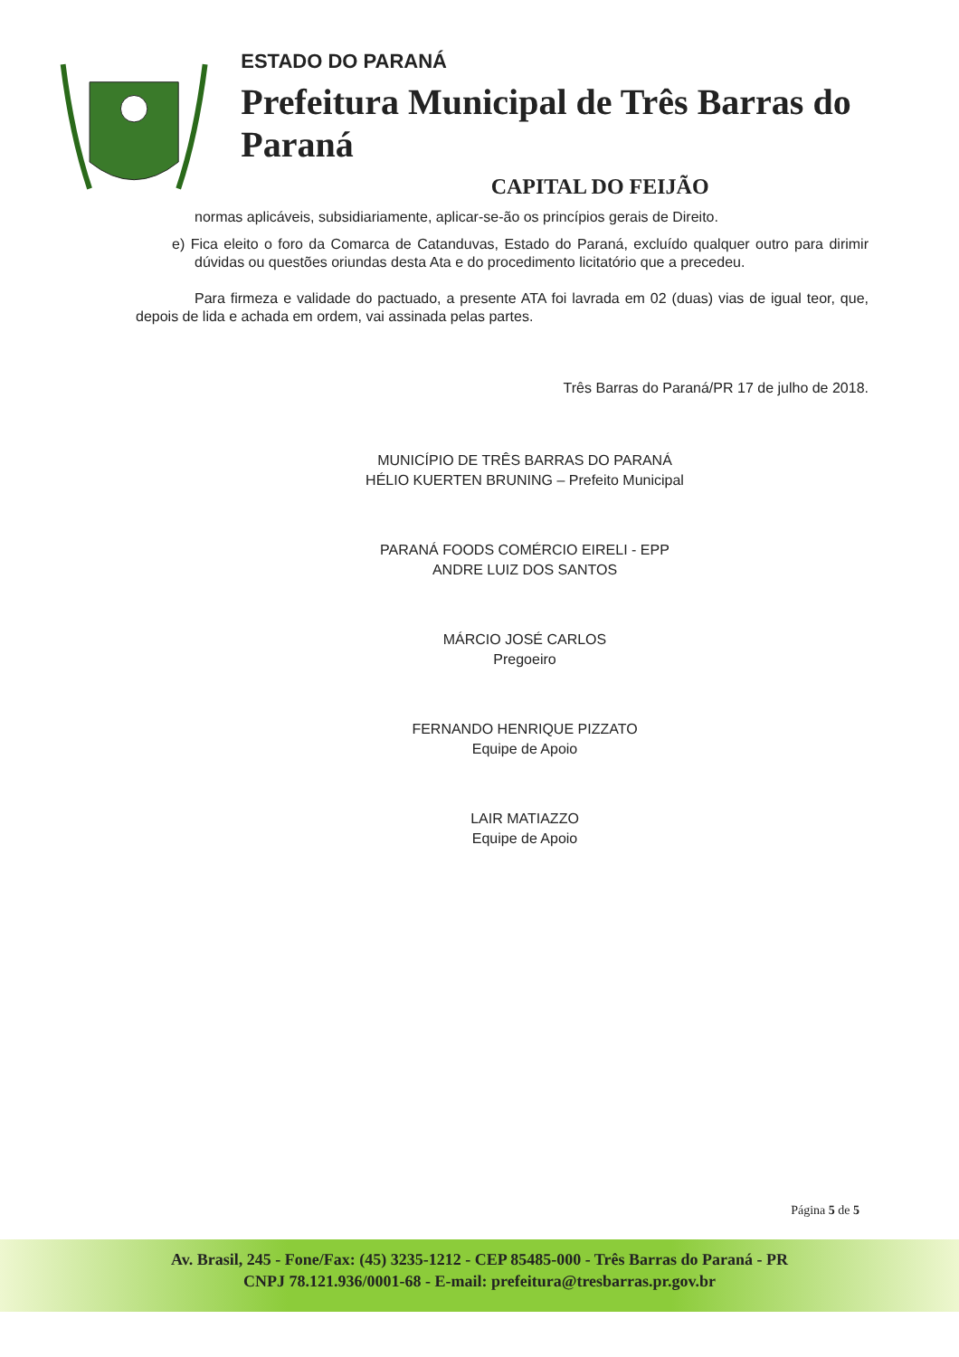ESTADO DO PARANÁ
Prefeitura Municipal de Três Barras do Paraná
CAPITAL DO FEIJÃO
normas aplicáveis, subsidiariamente, aplicar-se-ão os princípios gerais de Direito.
e) Fica eleito o foro da Comarca de Catanduvas, Estado do Paraná, excluído qualquer outro para dirimir dúvidas ou questões oriundas desta Ata e do procedimento licitatório que a precedeu.
Para firmeza e validade do pactuado, a presente ATA foi lavrada em 02 (duas) vias de igual teor, que, depois de lida e achada em ordem, vai assinada pelas partes.
Três Barras do Paraná/PR 17 de julho de 2018.
MUNICÍPIO DE TRÊS BARRAS DO PARANÁ
HÉLIO KUERTEN BRUNING – Prefeito Municipal
PARANÁ FOODS COMÉRCIO EIRELI - EPP
ANDRE LUIZ DOS SANTOS
MÁRCIO JOSÉ CARLOS
Pregoeiro
FERNANDO HENRIQUE PIZZATO
Equipe de Apoio
LAIR MATIAZZO
Equipe de Apoio
Página 5 de 5
Av. Brasil, 245 - Fone/Fax: (45) 3235-1212 - CEP 85485-000 - Três Barras do Paraná - PR
CNPJ 78.121.936/0001-68 - E-mail: prefeitura@tresbarras.pr.gov.br